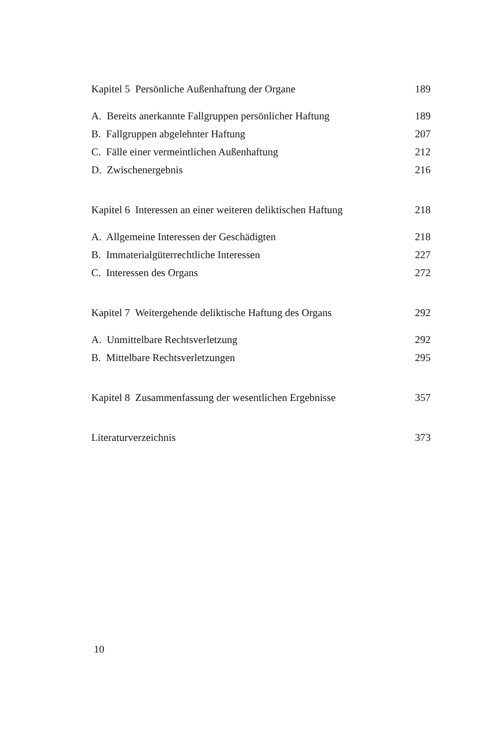Kapitel 5 Persönliche Außenhaftung der Organe 189
A. Bereits anerkannte Fallgruppen persönlicher Haftung 189
B. Fallgruppen abgelehnter Haftung 207
C. Fälle einer vermeintlichen Außenhaftung 212
D. Zwischenergebnis 216
Kapitel 6 Interessen an einer weiteren deliktischen Haftung 218
A. Allgemeine Interessen der Geschädigten 218
B. Immaterialgüterrechtliche Interessen 227
C. Interessen des Organs 272
Kapitel 7 Weitergehende deliktische Haftung des Organs 292
A. Unmittelbare Rechtsverletzung 292
B. Mittelbare Rechtsverletzungen 295
Kapitel 8 Zusammenfassung der wesentlichen Ergebnisse 357
Literaturverzeichnis 373
10